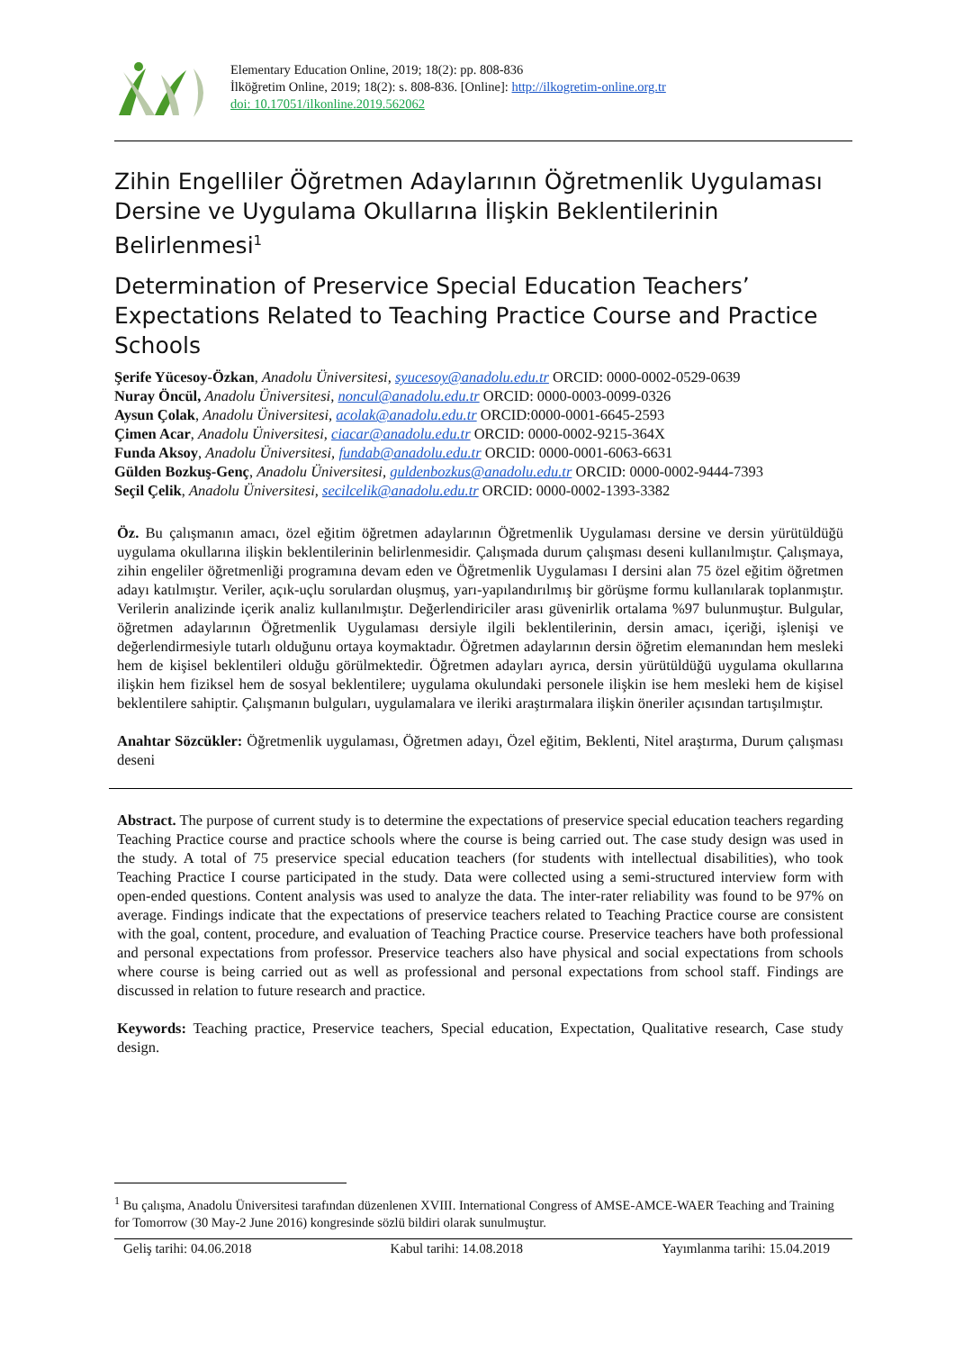Elementary Education Online, 2019; 18(2): pp. 808-836
İlköğretim Online, 2019; 18(2): s. 808-836. [Online]: http://ilkogretim-online.org.tr
doi: 10.17051/ilkonline.2019.562062
Zihin Engelliler Öğretmen Adaylarının Öğretmenlik Uygulaması Dersine ve Uygulama Okullarına İlişkin Beklentilerinin Belirlenmesi<sup>1</sup>
Determination of Preservice Special Education Teachers’ Expectations Related to Teaching Practice Course and Practice Schools
Şerife Yücesoy-Özkan, Anadolu Üniversitesi, syucesoy@anadolu.edu.tr ORCID: 0000-0002-0529-0639
Nuray Öncül, Anadolu Üniversitesi, noncul@anadolu.edu.tr ORCID: 0000-0003-0099-0326
Aysun Çolak, Anadolu Üniversitesi, acolak@anadolu.edu.tr ORCID:0000-0001-6645-2593
Çimen Acar, Anadolu Üniversitesi, ciacar@anadolu.edu.tr ORCID: 0000-0002-9215-364X
Funda Aksoy, Anadolu Üniversitesi, fundab@anadolu.edu.tr ORCID: 0000-0001-6063-6631
Gülden Bozkuş-Genç, Anadolu Üniversitesi, guldenbozkus@anadolu.edu.tr ORCID: 0000-0002-9444-7393
Seçil Çelik, Anadolu Üniversitesi, secilcelik@anadolu.edu.tr ORCID: 0000-0002-1393-3382
Öz. Bu çalışmanın amacı, özel eğitim öğretmen adaylarının Öğretmenlik Uygulaması dersine ve dersin yürütüldüğü uygulama okullarına ilişkin beklentilerinin belirlenmesidir. Çalışmada durum çalışması deseni kullanılmıştır. Çalışmaya, zihin engeliler öğretmenliği programına devam eden ve Öğretmenlik Uygulaması I dersini alan 75 özel eğitim öğretmen adayı katılmıştır. Veriler, açık-uçlu sorulardan oluşmuş, yarı-yapılandırılmış bir görüşme formu kullanılarak toplanmıştır. Verilerin analizinde içerik analiz kullanılmıştır. Değerlendiriciler arası güvenirlik ortalama %97 bulunmuştur. Bulgular, öğretmen adaylarının Öğretmenlik Uygulaması dersiyle ilgili beklentilerinin, dersin amacı, içeriği, işlenişi ve değerlendirmesiyle tutarlı olduğunu ortaya koymaktadır. Öğretmen adaylarının dersin öğretim elemanından hem mesleki hem de kişisel beklentileri olduğu görülmektedir. Öğretmen adayları ayrıca, dersin yürütüldüğü uygulama okullarına ilişkin hem fiziksel hem de sosyal beklentilere; uygulama okulundaki personele ilişkin ise hem mesleki hem de kişisel beklentilere sahiptir. Çalışmanın bulguları, uygulamalara ve ileriki araştırmalara ilişkin öneriler açısından tartışılmıştır.
Anahtar Sözcükler: Öğretmenlik uygulaması, Öğretmen adayı, Özel eğitim, Beklenti, Nitel araştırma, Durum çalışması deseni
Abstract. The purpose of current study is to determine the expectations of preservice special education teachers regarding Teaching Practice course and practice schools where the course is being carried out. The case study design was used in the study. A total of 75 preservice special education teachers (for students with intellectual disabilities), who took Teaching Practice I course participated in the study. Data were collected using a semi-structured interview form with open-ended questions. Content analysis was used to analyze the data. The inter-rater reliability was found to be 97% on average. Findings indicate that the expectations of preservice teachers related to Teaching Practice course are consistent with the goal, content, procedure, and evaluation of Teaching Practice course. Preservice teachers have both professional and personal expectations from professor. Preservice teachers also have physical and social expectations from schools where course is being carried out as well as professional and personal expectations from school staff. Findings are discussed in relation to future research and practice.
Keywords: Teaching practice, Preservice teachers, Special education, Expectation, Qualitative research, Case study design.
<sup>1</sup> Bu çalışma, Anadolu Üniversitesi tarafından düzenlenen XVIII. International Congress of AMSE-AMCE-WAER Teaching and Training for Tomorrow (30 May-2 June 2016) kongresinde sözlü bildiri olarak sunulmuştur.
Geliş tarihi: 04.06.2018 Kabul tarihi: 14.08.2018 Yayımlanma tarihi: 15.04.2019